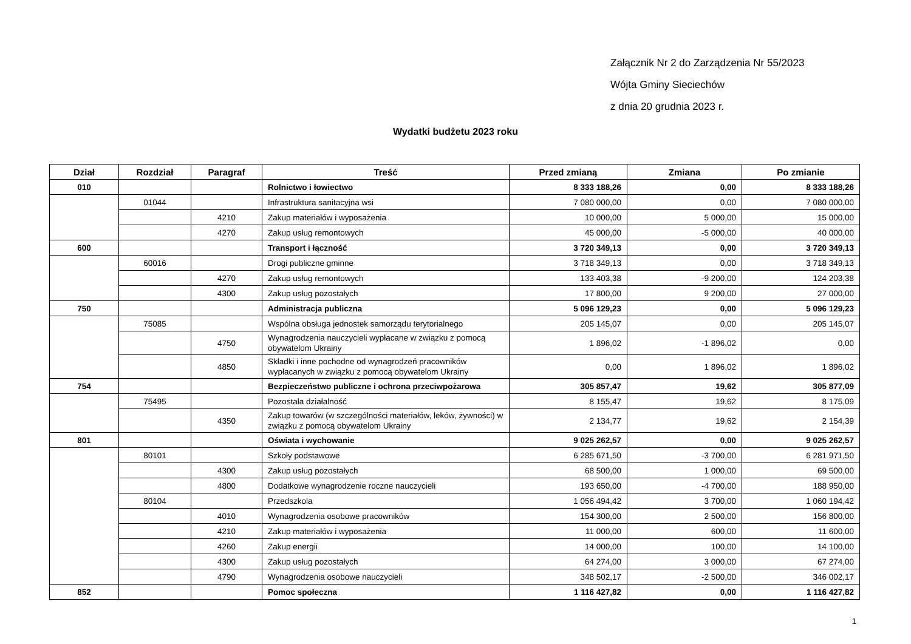Załącznik Nr 2 do Zarządzenia Nr 55/2023
Wójta Gminy Sieciechów
z dnia 20 grudnia 2023 r.
Wydatki budżetu 2023 roku
| Dział | Rozdział | Paragraf | Treść | Przed zmianą | Zmiana | Po zmianie |
| --- | --- | --- | --- | --- | --- | --- |
| 010 | | | Rolnictwo i łowiectwo | 8 333 188,26 | 0,00 | 8 333 188,26 |
| | 01044 | | Infrastruktura sanitacyjna wsi | 7 080 000,00 | 0,00 | 7 080 000,00 |
| | | 4210 | Zakup materiałów i wyposażenia | 10 000,00 | 5 000,00 | 15 000,00 |
| | | 4270 | Zakup usług remontowych | 45 000,00 | -5 000,00 | 40 000,00 |
| 600 | | | Transport i łączność | 3 720 349,13 | 0,00 | 3 720 349,13 |
| | 60016 | | Drogi publiczne gminne | 3 718 349,13 | 0,00 | 3 718 349,13 |
| | | 4270 | Zakup usług remontowych | 133 403,38 | -9 200,00 | 124 203,38 |
| | | 4300 | Zakup usług pozostałych | 17 800,00 | 9 200,00 | 27 000,00 |
| 750 | | | Administracja publiczna | 5 096 129,23 | 0,00 | 5 096 129,23 |
| | 75085 | | Wspólna obsługa jednostek samorządu terytorialnego | 205 145,07 | 0,00 | 205 145,07 |
| | | 4750 | Wynagrodzenia nauczycieli wypłacane w związku z pomocą obywatelom Ukrainy | 1 896,02 | -1 896,02 | 0,00 |
| | | 4850 | Składki i inne pochodne od wynagrodzeń pracowników wypłacanych w związku z pomocą obywatelom Ukrainy | 0,00 | 1 896,02 | 1 896,02 |
| 754 | | | Bezpieczeństwo publiczne i ochrona przeciwpożarowa | 305 857,47 | 19,62 | 305 877,09 |
| | 75495 | | Pozostała działalność | 8 155,47 | 19,62 | 8 175,09 |
| | | 4350 | Zakup towarów (w szczególności materiałów, leków, żywności) w związku z pomocą obywatelom Ukrainy | 2 134,77 | 19,62 | 2 154,39 |
| 801 | | | Oświata i wychowanie | 9 025 262,57 | 0,00 | 9 025 262,57 |
| | 80101 | | Szkoły podstawowe | 6 285 671,50 | -3 700,00 | 6 281 971,50 |
| | | 4300 | Zakup usług pozostałych | 68 500,00 | 1 000,00 | 69 500,00 |
| | | 4800 | Dodatkowe wynagrodzenie roczne nauczycieli | 193 650,00 | -4 700,00 | 188 950,00 |
| | 80104 | | Przedszkola | 1 056 494,42 | 3 700,00 | 1 060 194,42 |
| | | 4010 | Wynagrodzenia osobowe pracowników | 154 300,00 | 2 500,00 | 156 800,00 |
| | | 4210 | Zakup materiałów i wyposażenia | 11 000,00 | 600,00 | 11 600,00 |
| | | 4260 | Zakup energii | 14 000,00 | 100,00 | 14 100,00 |
| | | 4300 | Zakup usług pozostałych | 64 274,00 | 3 000,00 | 67 274,00 |
| | | 4790 | Wynagrodzenia osobowe nauczycieli | 348 502,17 | -2 500,00 | 346 002,17 |
| 852 | | | Pomoc społeczna | 1 116 427,82 | 0,00 | 1 116 427,82 |
1